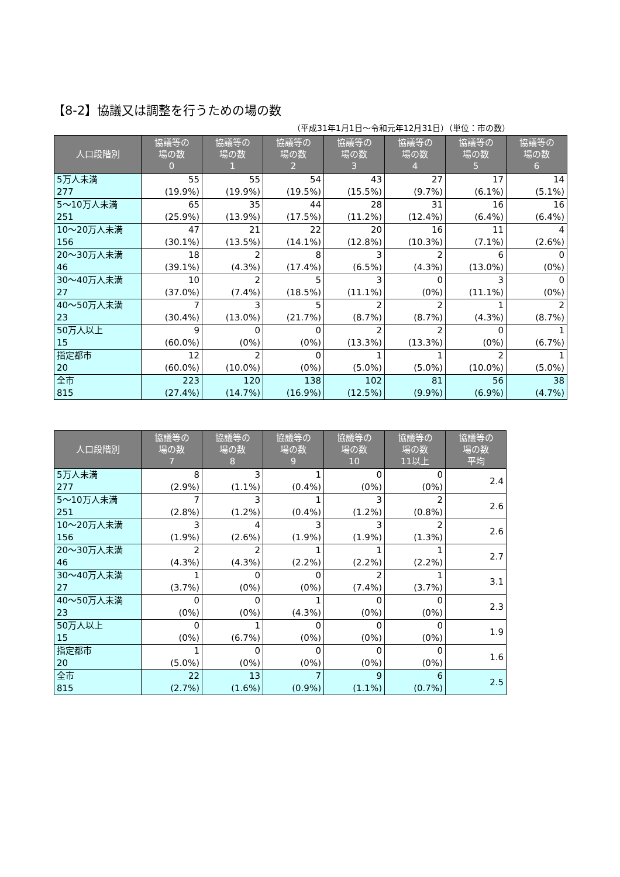【8-2】協議又は調整を行うための場の数
（平成31年1月1日～令和元年12月31日）（単位：市の数）
| 人口段階別 | 協議等の 場の数 0 | 協議等の 場の数 1 | 協議等の 場の数 2 | 協議等の 場の数 3 | 協議等の 場の数 4 | 協議等の 場の数 5 | 協議等の 場の数 6 |
| --- | --- | --- | --- | --- | --- | --- | --- |
| 5万人未満 277 | 55 (19.9%) | 55 (19.9%) | 54 (19.5%) | 43 (15.5%) | 27 (9.7%) | 17 (6.1%) | 14 (5.1%) |
| 5～10万人未満 251 | 65 (25.9%) | 35 (13.9%) | 44 (17.5%) | 28 (11.2%) | 31 (12.4%) | 16 (6.4%) | 16 (6.4%) |
| 10～20万人未満 156 | 47 (30.1%) | 21 (13.5%) | 22 (14.1%) | 20 (12.8%) | 16 (10.3%) | 11 (7.1%) | 4 (2.6%) |
| 20～30万人未満 46 | 18 (39.1%) | 2 (4.3%) | 8 (17.4%) | 3 (6.5%) | 2 (4.3%) | 6 (13.0%) | 0 (0%) |
| 30～40万人未満 27 | 10 (37.0%) | 2 (7.4%) | 5 (18.5%) | 3 (11.1%) | 0 (0%) | 3 (11.1%) | 0 (0%) |
| 40～50万人未満 23 | 7 (30.4%) | 3 (13.0%) | 5 (21.7%) | 2 (8.7%) | 2 (8.7%) | 1 (4.3%) | 2 (8.7%) |
| 50万人以上 15 | 9 (60.0%) | 0 (0%) | 0 (0%) | 2 (13.3%) | 2 (13.3%) | 0 (0%) | 1 (6.7%) |
| 指定都市 20 | 12 (60.0%) | 2 (10.0%) | 0 (0%) | 1 (5.0%) | 1 (5.0%) | 2 (10.0%) | 1 (5.0%) |
| 全市 815 | 223 (27.4%) | 120 (14.7%) | 138 (16.9%) | 102 (12.5%) | 81 (9.9%) | 56 (6.9%) | 38 (4.7%) |
| 人口段階別 | 協議等の 場の数 7 | 協議等の 場の数 8 | 協議等の 場の数 9 | 協議等の 場の数 10 | 協議等の 場の数 11以上 | 協議等の 場の数 平均 |
| --- | --- | --- | --- | --- | --- | --- |
| 5万人未満 277 | 8 (2.9%) | 3 (1.1%) | 1 (0.4%) | 0 (0%) | 0 (0%) | 2.4 |
| 5～10万人未満 251 | 7 (2.8%) | 3 (1.2%) | 1 (0.4%) | 3 (1.2%) | 2 (0.8%) | 2.6 |
| 10～20万人未満 156 | 3 (1.9%) | 4 (2.6%) | 3 (1.9%) | 3 (1.9%) | 2 (1.3%) | 2.6 |
| 20～30万人未満 46 | 2 (4.3%) | 2 (4.3%) | 1 (2.2%) | 1 (2.2%) | 1 (2.2%) | 2.7 |
| 30～40万人未満 27 | 1 (3.7%) | 0 (0%) | 0 (0%) | 2 (7.4%) | 1 (3.7%) | 3.1 |
| 40～50万人未満 23 | 0 (0%) | 0 (0%) | 1 (4.3%) | 0 (0%) | 0 (0%) | 2.3 |
| 50万人以上 15 | 0 (0%) | 1 (6.7%) | 0 (0%) | 0 (0%) | 0 (0%) | 1.9 |
| 指定都市 20 | 1 (5.0%) | 0 (0%) | 0 (0%) | 0 (0%) | 0 (0%) | 1.6 |
| 全市 815 | 22 (2.7%) | 13 (1.6%) | 7 (0.9%) | 9 (1.1%) | 6 (0.7%) | 2.5 |